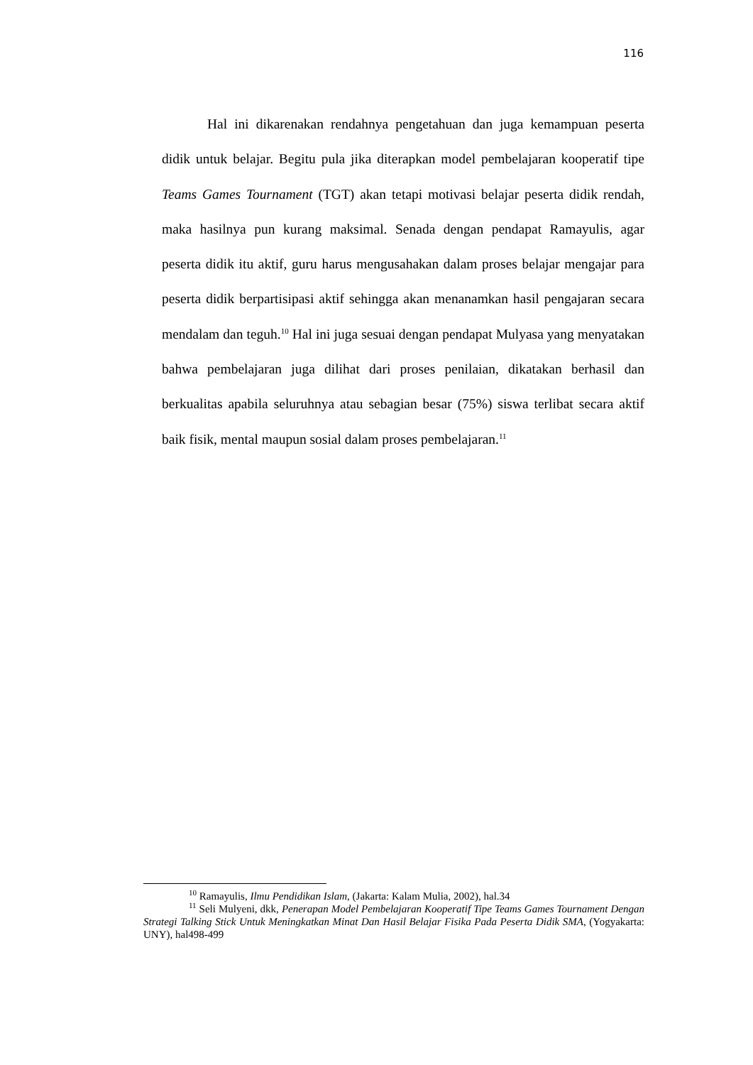116
Hal ini dikarenakan rendahnya pengetahuan dan juga kemampuan peserta didik untuk belajar. Begitu pula jika diterapkan model pembelajaran kooperatif tipe Teams Games Tournament (TGT) akan tetapi motivasi belajar peserta didik rendah, maka hasilnya pun kurang maksimal. Senada dengan pendapat Ramayulis, agar peserta didik itu aktif, guru harus mengusahakan dalam proses belajar mengajar para peserta didik berpartisipasi aktif sehingga akan menanamkan hasil pengajaran secara mendalam dan teguh.<sup>10</sup> Hal ini juga sesuai dengan pendapat Mulyasa yang menyatakan bahwa pembelajaran juga dilihat dari proses penilaian, dikatakan berhasil dan berkualitas apabila seluruhnya atau sebagian besar (75%) siswa terlibat secara aktif baik fisik, mental maupun sosial dalam proses pembelajaran.<sup>11</sup>
<sup>10</sup> Ramayulis, Ilmu Pendidikan Islam, (Jakarta: Kalam Mulia, 2002), hal.34
<sup>11</sup> Seli Mulyeni, dkk, Penerapan Model Pembelajaran Kooperatif Tipe Teams Games Tournament Dengan Strategi Talking Stick Untuk Meningkatkan Minat Dan Hasil Belajar Fisika Pada Peserta Didik SMA, (Yogyakarta: UNY), hal498-499